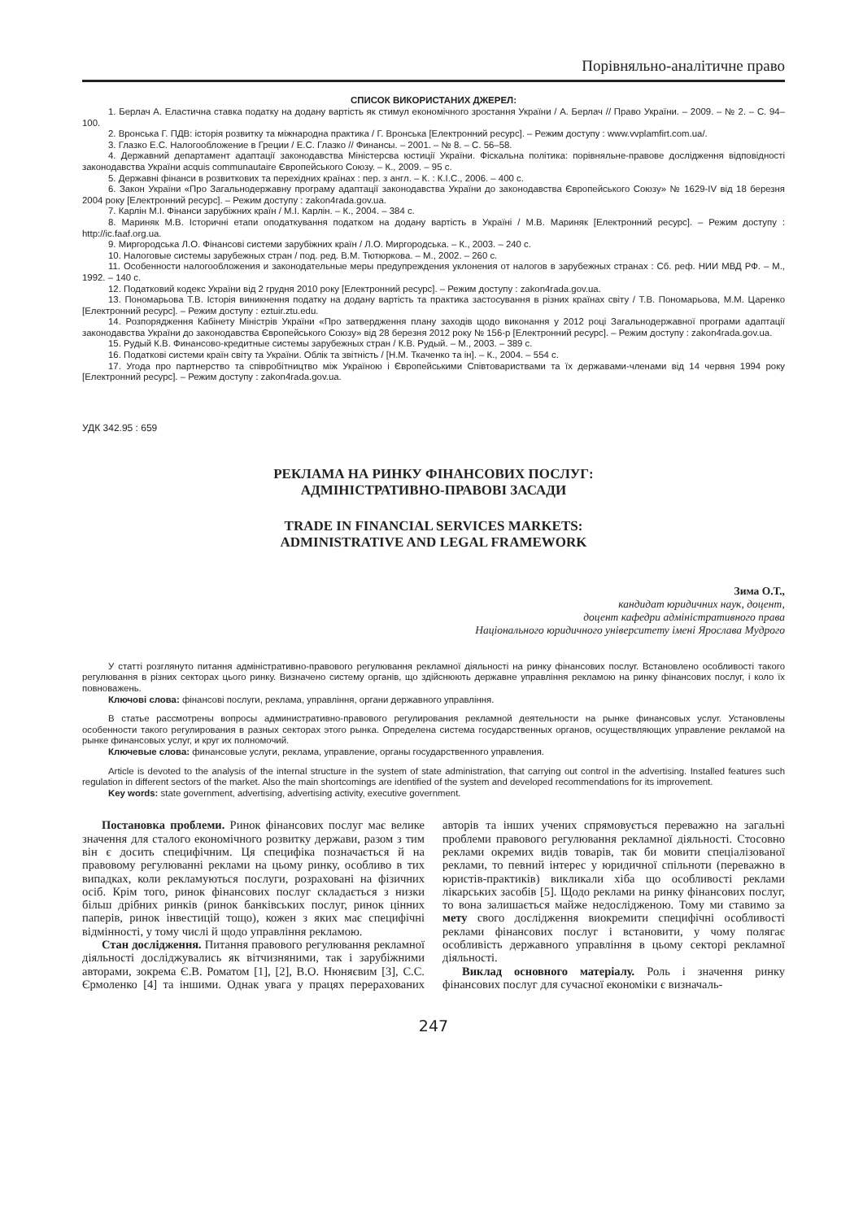Порівняльно-аналітичне право
СПИСОК ВИКОРИСТАНИХ ДЖЕРЕЛ:
1. Берлач А. Еластична ставка податку на додану вартість як стимул економічного зростання України / А. Берлач // Право України. – 2009. – № 2. – С. 94–100.
2. Вронська Г. ПДВ: історія розвитку та міжнародна практика / Г. Вронська [Електронний ресурс]. – Режим доступу : www.vvplamfirt.com.ua/.
3. Глазко Е.С. Налогообложение в Греции / Е.С. Глазко // Финансы. – 2001. – № 8. – С. 56–58.
4. Державний департамент адаптації законодавства Міністерсва юстиції України. Фіскальна політика: порівняльне-правове дослідження відповідності законодавства України acquis communautaire Європейського Союзу. – К., 2009. – 95 с.
5. Державні фінанси в розвиткових та перехідних країнах : пер. з англ. – К. : К.І.С., 2006. – 400 с.
6. Закон України «Про Загальнодержавну програму адаптації законодавства України до законодавства Європейського Союзу» № 1629-IV від 18 березня 2004 року [Електронний ресурс]. – Режим доступу : zakon4rada.gov.ua.
7. Карлін М.І. Фінанси зарубіжних країн / М.І. Карлін. – К., 2004. – 384 с.
8. Мариняк М.В. Історичні етапи оподаткування податком на додану вартість в Україні / М.В. Мариняк [Електронний ресурс]. – Режим доступу : http://ic.faaf.org.ua.
9. Миргородська Л.О. Фінансові системи зарубіжних країн / Л.О. Миргородська. – К., 2003. – 240 с.
10. Налоговые системы зарубежных стран / под. ред. В.М. Тютюркова. – М., 2002. – 260 с.
11. Особенности налогообложения и законодательные меры предупреждения уклонения от налогов в зарубежных странах : Сб. реф. НИИ МВД РФ. – М., 1992. – 140 с.
12. Податковий кодекс України від 2 грудня 2010 року [Електронний ресурс]. – Режим доступу : zakon4rada.gov.ua.
13. Пономарьова Т.В. Історія виникнення податку на додану вартість та практика застосування в різних країнах світу / Т.В. Пономарьова, М.М. Царенко [Електронний ресурс]. – Режим доступу : eztuir.ztu.edu.
14. Розпорядження Кабінету Міністрів України «Про затвердження плану заходів щодо виконання у 2012 році Загальнодержавної програми адаптації законодавства України до законодавства Європейського Союзу» від 28 березня 2012 року № 156-р [Електронний ресурс]. – Режим доступу : zakon4rada.gov.ua.
15. Рудый К.В. Финансово-кредитные системы зарубежных стран / К.В. Рудый. – М., 2003. – 389 с.
16. Податкові системи країн світу та України. Облік та звітність / [Н.М. Ткаченко та ін]. – К., 2004. – 554 с.
17. Угода про партнерство та співробітництво між Україною і Європейськими Співтовариствами та їх державами-членами від 14 червня 1994 року [Електронний ресурс]. – Режим доступу : zakon4rada.gov.ua.
УДК 342.95 : 659
РЕКЛАМА НА РИНКУ ФІНАНСОВИХ ПОСЛУГ:
АДМІНІСТРАТИВНО-ПРАВОВІ ЗАСАДИ
TRADE IN FINANCIAL SERVICES MARKETS:
ADMINISTRATIVE AND LEGAL FRAMEWORK
Зима О.Т.,
кандидат юридичних наук, доцент,
доцент кафедри адміністративного права
Національного юридичного університету імені Ярослава Мудрого
У статті розглянуто питання адміністративно-правового регулювання рекламної діяльності на ринку фінансових послуг. Встановлено особливості такого регулювання в різних секторах цього ринку. Визначено систему органів, що здійснюють державне управління рекламою на ринку фінансових послуг, і коло їх повноважень.
Ключові слова: фінансові послуги, реклама, управління, органи державного управління.
В статье рассмотрены вопросы административно-правового регулирования рекламной деятельности на рынке финансовых услуг. Установлены особенности такого регулирования в разных секторах этого рынка. Определена система государственных органов, осуществляющих управление рекламой на рынке финансовых услуг, и круг их полномочий.
Ключевые слова: финансовые услуги, реклама, управление, органы государственного управления.
Article is devoted to the analysis of the internal structure in the system of state administration, that carrying out control in the advertising. Installed features such regulation in different sectors of the market. Also the main shortcomings are identified of the system and developed recommendations for its improvement.
Key words: state government, advertising, advertising activity, executive government.
Постановка проблеми. Ринок фінансових послуг має велике значення для сталого економічного розвитку держави, разом з тим він є досить специфічним. Ця специфіка позначається й на правовому регулюванні реклами на цьому ринку, особливо в тих випадках, коли рекламуються послуги, розраховані на фізичних осіб. Крім того, ринок фінансових послуг складається з низки більш дрібних ринків (ринок банківських послуг, ринок цінних паперів, ринок інвестицій тощо), кожен з яких має специфічні відмінності, у тому числі й щодо управління рекламою.
Стан дослідження. Питання правового регулювання рекламної діяльності досліджувались як вітчизняними, так і зарубіжними авторами, зокрема Є.В. Роматом [1], [2], В.О. Нюняєвим [3], С.С. Єрмоленко [4] та іншими. Однак увага у працях перерахованих авторів та інших учених спрямовується переважно на загальні проблеми правового регулювання рекламної діяльності. Стосовно реклами окремих видів товарів, так би мовити спеціалізованої реклами, то певний інтерес у юридичної спільноти (переважно в юристів-практиків) викликали хіба що особливості реклами лікарських засобів [5]. Щодо реклами на ринку фінансових послуг, то вона залишається майже недослідженою. Тому ми ставимо за мету свого дослідження виокремити специфічні особливості реклами фінансових послуг і встановити, у чому полягає особливість державного управління в цьому секторі рекламної діяльності.
Виклад основного матеріалу. Роль і значення ринку фінансових послуг для сучасної економіки є визначаль-
247